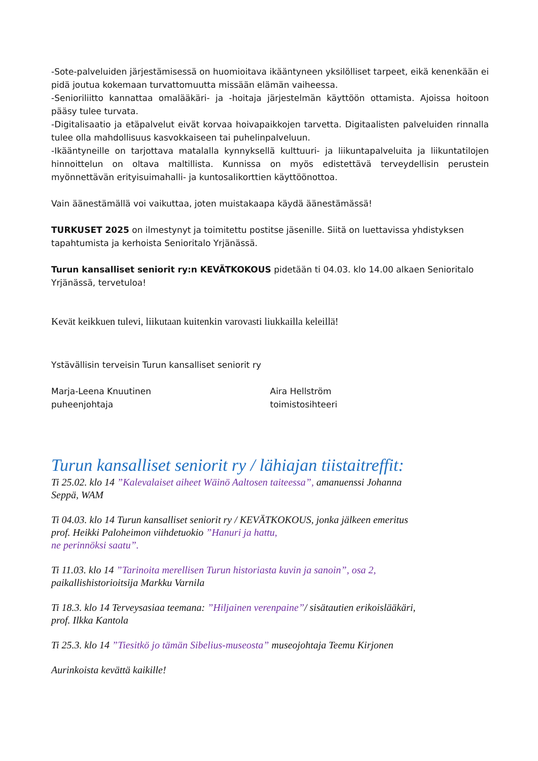-Sote-palveluiden järjestämisessä on huomioitava ikääntyneen yksilölliset tarpeet, eikä kenenkään ei pidä joutua kokemaan turvattomuutta missään elämän vaiheessa.
-Senioriliitto kannattaa omalääkäri- ja -hoitaja järjestelmän käyttöön ottamista. Ajoissa hoitoon pääsy tulee turvata.
-Digitalisaatio ja etäpalvelut eivät korvaa hoivapaikkojen tarvetta. Digitaalisten palveluiden rinnalla tulee olla mahdollisuus kasvokkaiseen tai puhelinpalveluun.
-Ikääntyneille on tarjottava matalalla kynnyksellä kulttuuri- ja liikuntapalveluita ja liikuntatilojen hinnoittelun on oltava maltillista. Kunnissa on myös edistettävä terveydellisin perustein myönnettävän erityisuimahalli- ja kuntosalikorttien käyttöönottoa.
Vain äänestämällä voi vaikuttaa, joten muistakaapa käydä äänestämässä!
TURKUSET 2025 on ilmestynyt ja toimitettu postitse jäsenille. Siitä on luettavissa yhdistyksen tapahtumista ja kerhoista Senioritalo Yrjänässä.
Turun kansalliset seniorit ry:n KEVÄTKOKOUS pidetään ti 04.03. klo 14.00 alkaen Senioritalo Yrjänässä, tervetuloa!
Kevät keikkuen tulevi, liikutaan kuitenkin varovasti liukkailla keleillä!
Ystävällisin terveisin Turun kansalliset seniorit ry
Marja-Leena Knuutinen
puheenjohtaja
Aira Hellström
toimistosihteeri
Turun kansalliset seniorit ry / lähiajan tiistaitreffit:
Ti 25.02. klo 14 ”Kalevalaiset aiheet Wäinö Aaltosen taiteessa”, amanuenssi Johanna Seppä, WAM
Ti 04.03. klo 14 Turun kansalliset seniorit ry / KEVÄTKOKOUS, jonka jälkeen emeritus prof. Heikki Paloheimon viihdetuokio ”Hanuri ja hattu,
ne perinnöksi saatu”.
Ti 11.03. klo 14 ”Tarinoita merellisen Turun historiasta kuvin ja sanoin”, osa 2, paikallishistorioitsija Markku Varnila
Ti 18.3. klo 14 Terveysasiaa teemana: ”Hiljainen verenpaine”/ sisätautien erikoislääkäri, prof. Ilkka Kantola
Ti 25.3. klo 14 ”Tiesitkö jo tämän Sibelius-museosta” museojohtaja Teemu Kirjonen
Aurinkoista kevättä kaikille!